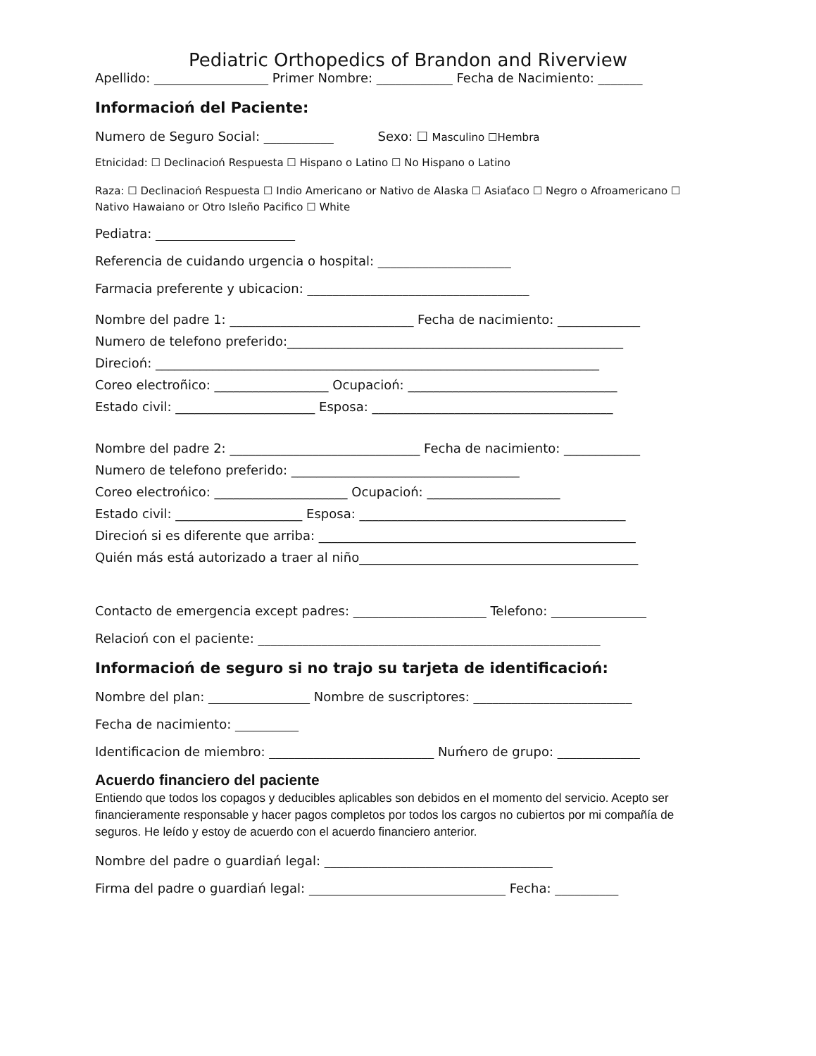Pediatric Orthopedics of Brandon and Riverview
Apellido: __________________ Primer Nombre: ____________ Fecha de Nacimiento: _______
Informacioń del Paciente:
Numero de Seguro Social: ___________ Sexo: ☐ Masculino ☐Hembra
Etnicidad: ☐ Declinacioń Respuesta ☐ Hispano o Latino ☐ No Hispano o Latino
Raza: ☐ Declinacioń Respuesta ☐ Indio Americano or Nativo de Alaska ☐ Asiaťaco ☐ Negro o Afroamericano ☐
Nativo Hawaiano or Otro Isleño Pacifico ☐ White
Pediatra: ______________________
Referencia de cuidando urgencia o hospital: _____________________
Farmacia preferente y ubicacion: ___________________________________
Nombre del padre 1: _____________________________ Fecha de nacimiento: _____________
Numero de telefono preferido:_____________________________________________________
Direcioń: ______________________________________________________________________
Coreo electroñico: __________________ Ocupacioń: _________________________________
Estado civil: ______________________ Esposa: ______________________________________
Nombre del padre 2: ______________________________ Fecha de nacimiento: ____________
Numero de telefono preferido: ____________________________________
Coreo electrońico: _____________________ Ocupacioń: _____________________
Estado civil: ____________________ Esposa: __________________________________________
Direcioń si es diferente que arriba: __________________________________________________
Quién más está autorizado a traer al niño____________________________________________
Contacto de emergencia except padres: _____________________ Telefono: _______________
Relacioń con el paciente: ______________________________________________________
Informacioń de seguro si no trajo su tarjeta de identificacioń:
Nombre del plan: ________________ Nombre de suscriptores: _________________________
Fecha de nacimiento: __________
Identificacion de miembro: __________________________ Nuḿero de grupo: _____________
Acuerdo financiero del paciente
Entiendo que todos los copagos y deducibles aplicables son debidos en el momento del servicio. Acepto ser financieramente responsable y hacer pagos completos por todos los cargos no cubiertos por mi compañía de seguros. He leído y estoy de acuerdo con el acuerdo financiero anterior.
Nombre del padre o guardiań legal: ____________________________________
Firma del padre o guardiań legal: _______________________________ Fecha: __________